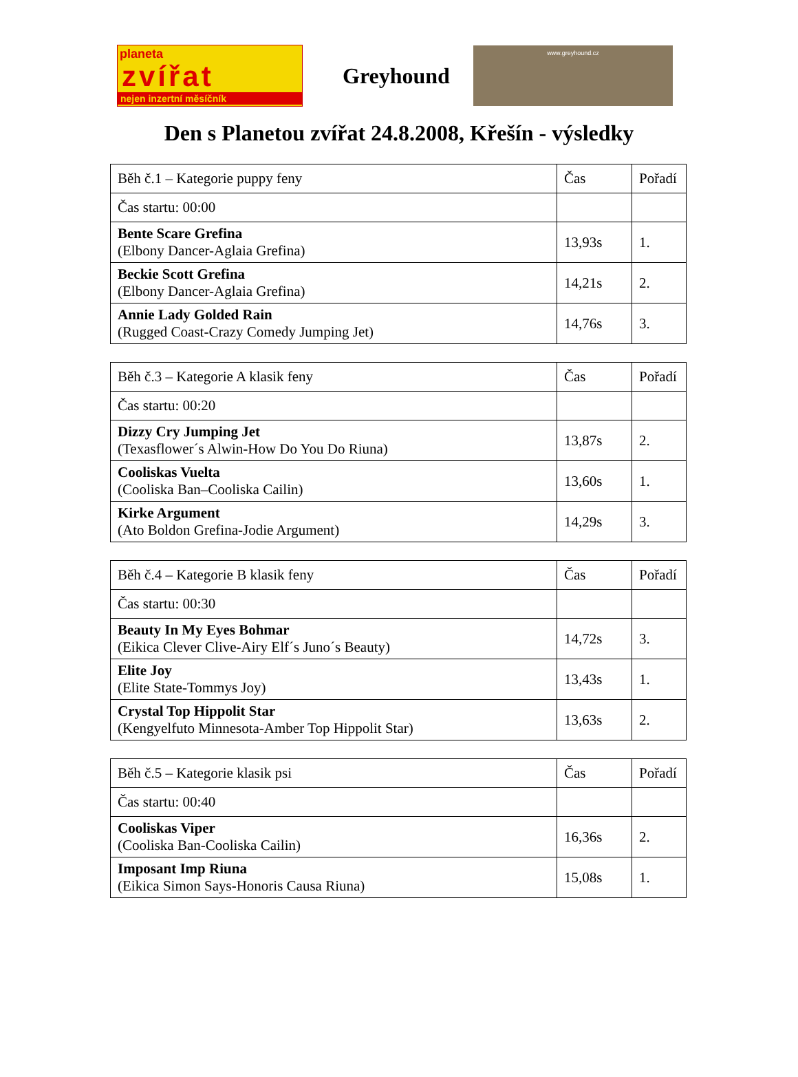planeta
zvířat
nejen inzertní měsíčník
Greyhound
www.greyhound.cz
Den s Planetou zvířat 24.8.2008, Křešín - výsledky
| Běh č.1 – Kategorie puppy feny | Čas | Pořadí |
| Čas startu: 00:00 | | |
| Bente Scare Grefina (Elbony Dancer-Aglaia Grefina) | 13,93s | 1. |
| Beckie Scott Grefina (Elbony Dancer-Aglaia Grefina) | 14,21s | 2. |
| Annie Lady Golded Rain (Rugged Coast-Crazy Comedy Jumping Jet) | 14,76s | 3. |
| Běh č.3 – Kategorie A klasik feny | Čas | Pořadí |
| Čas startu: 00:20 | | |
| Dizzy Cry Jumping Jet (Texasflower´s Alwin-How Do You Do Riuna) | 13,87s | 2. |
| Cooliskas Vuelta (Cooliska Ban–Cooliska Cailin) | 13,60s | 1. |
| Kirke Argument (Ato Boldon Grefina-Jodie Argument) | 14,29s | 3. |
| Běh č.4 – Kategorie B klasik feny | Čas | Pořadí |
| Čas startu: 00:30 | | |
| Beauty In My Eyes Bohmar (Eikica Clever Clive-Airy Elf´s Juno´s Beauty) | 14,72s | 3. |
| Elite Joy (Elite State-Tommys Joy) | 13,43s | 1. |
| Crystal Top Hippolit Star (Kengyelfuto Minnesota-Amber Top Hippolit Star) | 13,63s | 2. |
| Běh č.5 – Kategorie klasik psi | Čas | Pořadí |
| Čas startu: 00:40 | | |
| Cooliskas Viper (Cooliska Ban-Cooliska Cailin) | 16,36s | 2. |
| Imposant Imp Riuna (Eikica Simon Says-Honoris Causa Riuna) | 15,08s | 1. |